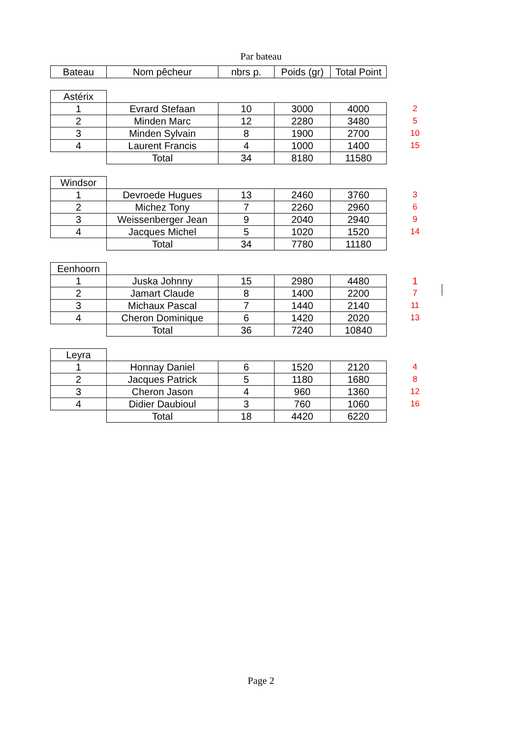Par bateau
| Bateau | Nom pêcheur | nbrs p. | Poids (gr) | Total Point | |
| Astérix | | | | | |
| 1 | Evrard Stefaan | 10 | 3000 | 4000 | 2 |
| 2 | Minden Marc | 12 | 2280 | 3480 | 5 |
| 3 | Minden Sylvain | 8 | 1900 | 2700 | 10 |
| 4 | Laurent Francis | 4 | 1000 | 1400 | 15 |
| | Total | 34 | 8180 | 11580 | |
| Windsor | | | | | |
| 1 | Devroede Hugues | 13 | 2460 | 3760 | 3 |
| 2 | Michez Tony | 7 | 2260 | 2960 | 6 |
| 3 | Weissenberger Jean | 9 | 2040 | 2940 | 9 |
| 4 | Jacques Michel | 5 | 1020 | 1520 | 14 |
| | Total | 34 | 7780 | 11180 | |
| Eenhoorn | | | | | |
| 1 | Juska Johnny | 15 | 2980 | 4480 | 1 |
| 2 | Jamart Claude | 8 | 1400 | 2200 | 7 |
| 3 | Michaux Pascal | 7 | 1440 | 2140 | 11 |
| 4 | Cheron Dominique | 6 | 1420 | 2020 | 13 |
| | Total | 36 | 7240 | 10840 | |
| Leyra | | | | | |
| 1 | Honnay Daniel | 6 | 1520 | 2120 | 4 |
| 2 | Jacques Patrick | 5 | 1180 | 1680 | 8 |
| 3 | Cheron Jason | 4 | 960 | 1360 | 12 |
| 4 | Didier Daubioul | 3 | 760 | 1060 | 16 |
| | Total | 18 | 4420 | 6220 | |
Page 2